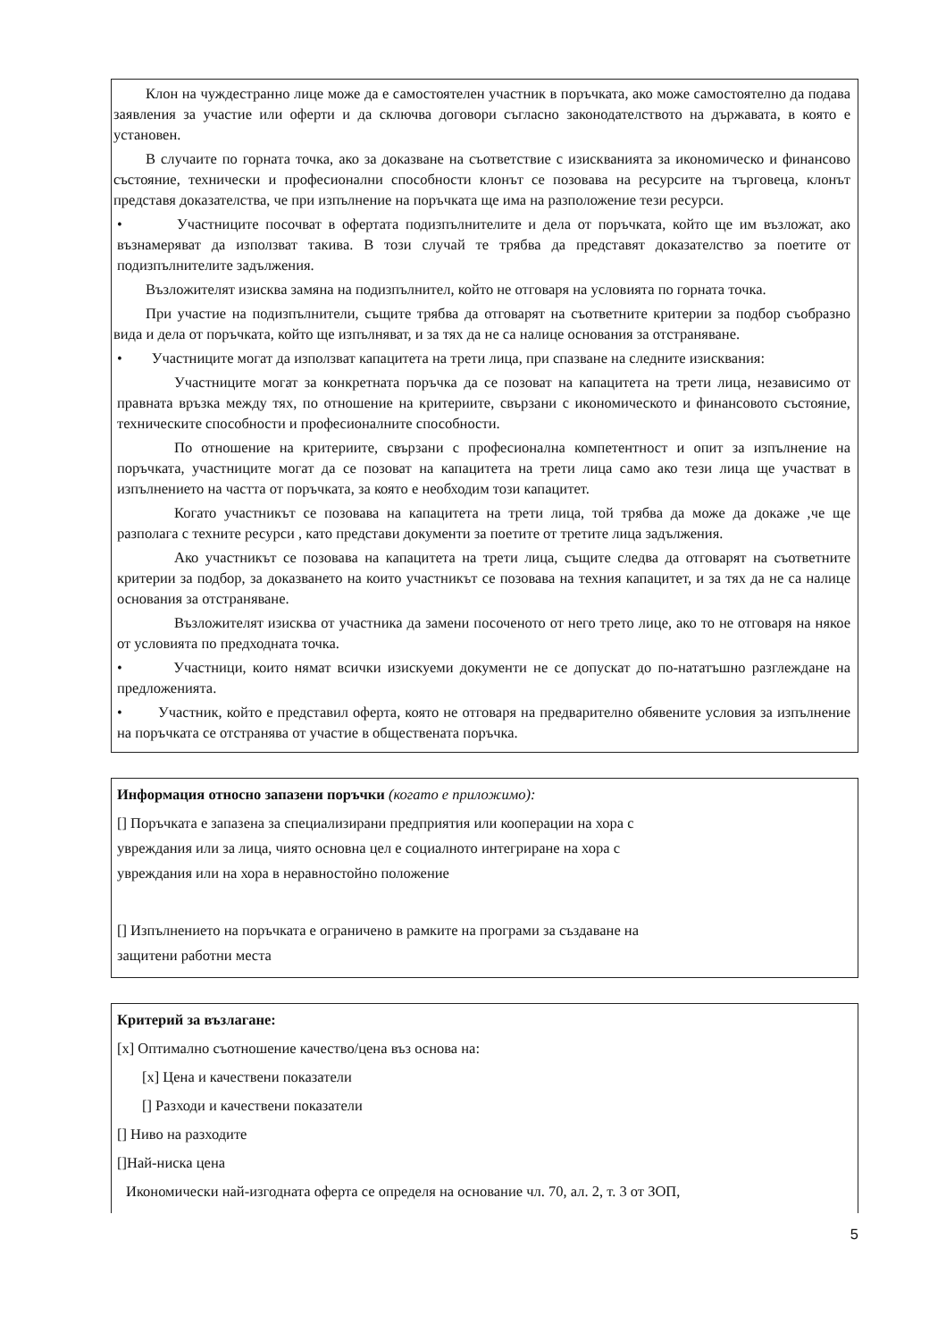Клон на чуждестранно лице може да е самостоятелен участник в поръчката, ако може самостоятелно да подава заявления за участие или оферти и да сключва договори съгласно законодателството на държавата, в която е установен.
В случаите по горната точка, ако за доказване на съответствие с изискванията за икономическо и финансово състояние, технически и професионални способности клонът се позовава на ресурсите на търговеца, клонът представя доказателства, че при изпълнение на поръчката ще има на разположение тези ресурси.
• Участниците посочват в офертата подизпълнителите и дела от поръчката, който ще им възложат, ако възнамеряват да използват такива. В този случай те трябва да представят доказателство за поетите от подизпълнителите задължения.
Възложителят изисква замяна на подизпълнител, който не отговаря на условията по горната точка.
При участие на подизпълнители, същите трябва да отговарят на съответните критерии за подбор съобразно вида и дела от поръчката, който ще изпълняват, и за тях да не са налице основания за отстраняване.
• Участниците могат да използват капацитета на трети лица, при спазване на следните изисквания:
Участниците могат за конкретната поръчка да се позоват на капацитета на трети лица, независимо от правната връзка между тях, по отношение на критериите, свързани с икономическото и финансовото състояние, техническите способности и професионалните способности.
По отношение на критериите, свързани с професионална компетентност и опит за изпълнение на поръчката, участниците могат да се позоват на капацитета на трети лица само ако тези лица ще участват в изпълнението на частта от поръчката, за която е необходим този капацитет.
Когато участникът се позовава на капацитета на трети лица, той трябва да може да докаже ,че ще разполага с техните ресурси , като представи документи за поетите от третите лица задължения.
Ако участникът се позовава на капацитета на трети лица, същите следва да отговарят на съответните критерии за подбор, за доказването на които участникът се позовава на техния капацитет, и за тях да не са налице основания за отстраняване.
Възложителят изисква от участника да замени посоченото от него трето лице, ако то не отговаря на някое от условията по предходната точка.
• Участници, които нямат всички изискуеми документи не се допускат до по-нататъшно разглеждане на предложенията.
• Участник, който е представил оферта, която не отговаря на предварително обявените условия за изпълнение на поръчката се отстранява от участие в обществената поръчка.
Информация относно запазени поръчки (когато е приложимо):
[] Поръчката е запазена за специализирани предприятия или кооперации на хора с
увреждания или за лица, чиято основна цел е социалното интегриране на хора с
увреждания или на хора в неравностойно положение
[] Изпълнението на поръчката е ограничено в рамките на програми за създаване на
защитени работни места
Критерий за възлагане:
[x] Оптимално съотношение качество/цена въз основа на:
[x] Цена и качествени показатели
[] Разходи и качествени показатели
[] Ниво на разходите
[]Най-ниска цена
Икономически най-изгодната оферта се определя на основание чл. 70, ал. 2, т. 3 от ЗОП,
5